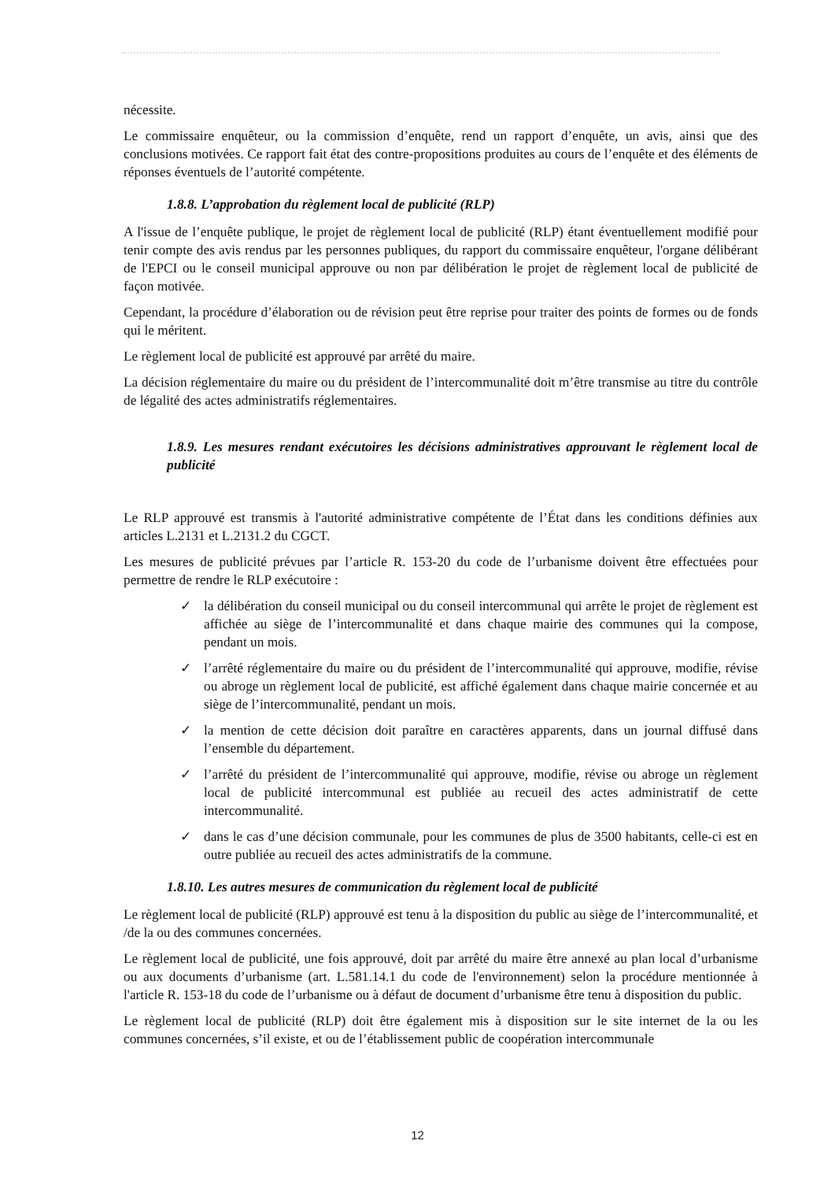nécessite.
Le commissaire enquêteur, ou la commission d’enquête, rend un rapport d’enquête, un avis, ainsi que des conclusions motivées. Ce rapport fait état des contre-propositions produites au cours de l’enquête et des éléments de réponses éventuels de l’autorité compétente.
1.8.8. L’approbation du règlement local de publicité (RLP)
A l'issue de l’enquête publique, le projet de règlement local de publicité (RLP) étant éventuellement modifié pour tenir compte des avis rendus par les personnes publiques, du rapport du commissaire enquêteur, l'organe délibérant de l'EPCI ou le conseil municipal approuve ou non par délibération le projet de règlement local de publicité de façon motivée.
Cependant, la procédure d’élaboration ou de révision peut être reprise pour traiter des points de formes ou de fonds qui le méritent.
Le règlement local de publicité est approuvé par arrêté du maire.
La décision réglementaire du maire ou du président de l’intercommunalité doit m’être transmise au titre du contrôle de légalité des actes administratifs réglementaires.
1.8.9. Les mesures rendant exécutoires les décisions administratives approuvant le règlement local de publicité
Le RLP approuvé est transmis à l'autorité administrative compétente de l’État dans les conditions définies aux articles L.2131 et L.2131.2 du CGCT.
Les mesures de publicité prévues par l’article R. 153-20 du code de l’urbanisme doivent être effectuées pour permettre de rendre le RLP exécutoire :
✓ la délibération du conseil municipal ou du conseil intercommunal qui arrête le projet de règlement est affichée au siège de l’intercommunalité et dans chaque mairie des communes qui la compose, pendant un mois.
✓ l’arrêté réglementaire du maire ou du président de l’intercommunalité qui approuve, modifie, révise ou abroge un règlement local de publicité, est affiché également dans chaque mairie concernée et au siège de l’intercommunalité, pendant un mois.
✓ la mention de cette décision doit paraître en caractères apparents, dans un journal diffusé dans l’ensemble du département.
✓ l’arrêté du président de l’intercommunalité qui approuve, modifie, révise ou abroge un règlement local de publicité intercommunal est publiée au recueil des actes administratif de cette intercommunalité.
✓ dans le cas d’une décision communale, pour les communes de plus de 3500 habitants, celle-ci est en outre publiée au recueil des actes administratifs de la commune.
1.8.10. Les autres mesures de communication du règlement local de publicité
Le règlement local de publicité (RLP) approuvé est tenu à la disposition du public au siège de l’intercommunalité, et /de la ou des communes concernées.
Le règlement local de publicité, une fois approuvé, doit par arrêté du maire être annexé au plan local d’urbanisme ou aux documents d’urbanisme (art. L.581.14.1 du code de l'environnement) selon la procédure mentionnée à l'article R. 153-18 du code de l’urbanisme ou à défaut de document d’urbanisme être tenu à disposition du public.
Le règlement local de publicité (RLP) doit être également mis à disposition sur le site internet de la ou les communes concernées, s’il existe, et ou de l’établissement public de coopération intercommunale
12